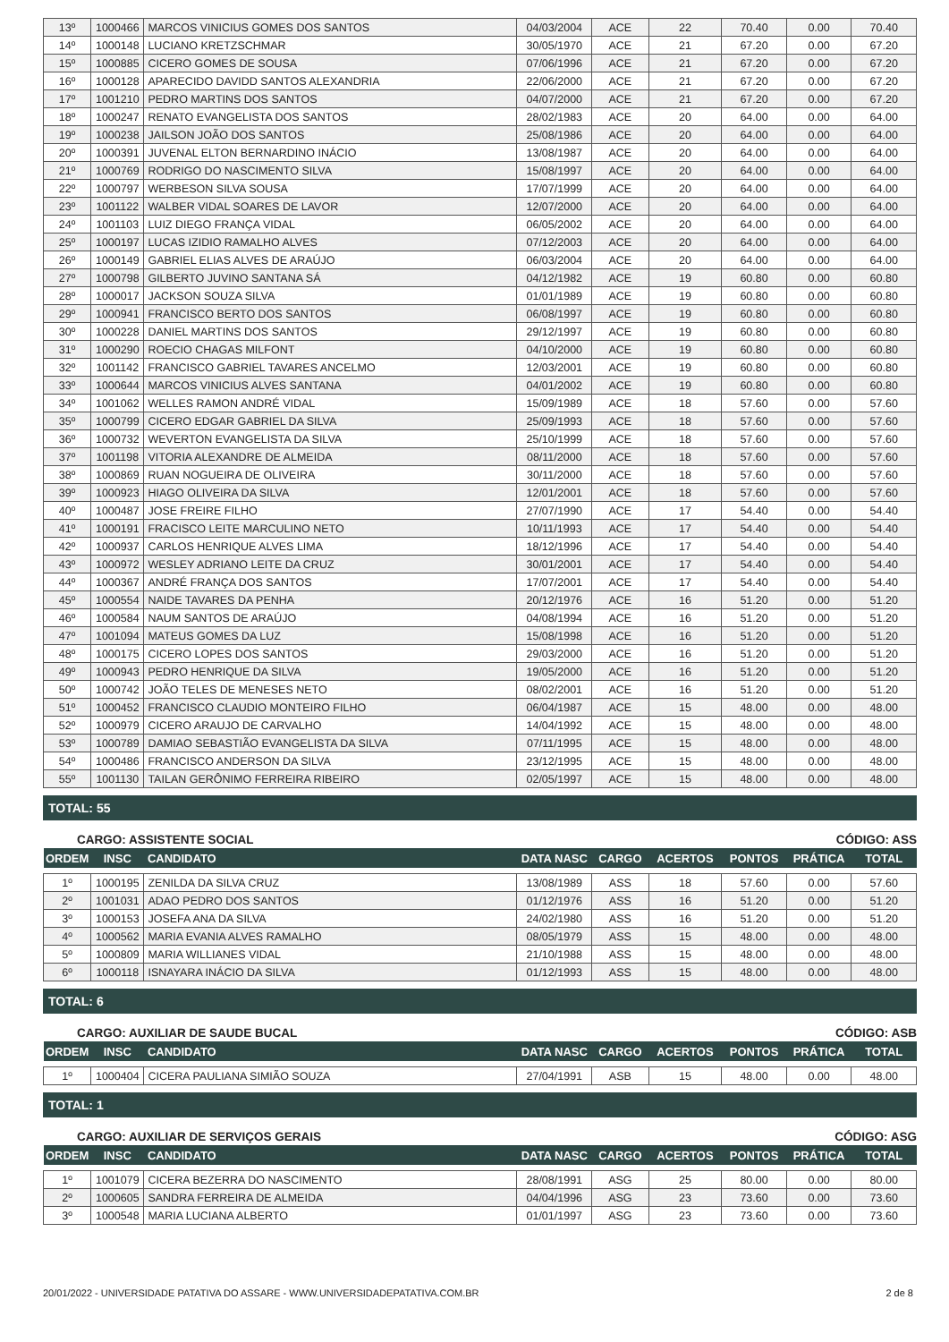| 13º | 1000466 | MARCOS VINICIUS GOMES DOS SANTOS | 04/03/2004 | ACE | 22 | 70.40 | 0.00 | 70.40 |
| 14º | 1000148 | LUCIANO KRETZSCHMAR | 30/05/1970 | ACE | 21 | 67.20 | 0.00 | 67.20 |
| 15º | 1000885 | CICERO GOMES DE SOUSA | 07/06/1996 | ACE | 21 | 67.20 | 0.00 | 67.20 |
| 16º | 1000128 | APARECIDO DAVIDD SANTOS ALEXANDRIA | 22/06/2000 | ACE | 21 | 67.20 | 0.00 | 67.20 |
| 17º | 1001210 | PEDRO MARTINS DOS SANTOS | 04/07/2000 | ACE | 21 | 67.20 | 0.00 | 67.20 |
| 18º | 1000247 | RENATO EVANGELISTA DOS SANTOS | 28/02/1983 | ACE | 20 | 64.00 | 0.00 | 64.00 |
| 19º | 1000238 | JAILSON JOÃO DOS SANTOS | 25/08/1986 | ACE | 20 | 64.00 | 0.00 | 64.00 |
| 20º | 1000391 | JUVENAL ELTON BERNARDINO INÁCIO | 13/08/1987 | ACE | 20 | 64.00 | 0.00 | 64.00 |
| 21º | 1000769 | RODRIGO DO NASCIMENTO SILVA | 15/08/1997 | ACE | 20 | 64.00 | 0.00 | 64.00 |
| 22º | 1000797 | WERBESON SILVA SOUSA | 17/07/1999 | ACE | 20 | 64.00 | 0.00 | 64.00 |
| 23º | 1001122 | WALBER VIDAL SOARES DE LAVOR | 12/07/2000 | ACE | 20 | 64.00 | 0.00 | 64.00 |
| 24º | 1001103 | LUIZ DIEGO FRANÇA VIDAL | 06/05/2002 | ACE | 20 | 64.00 | 0.00 | 64.00 |
| 25º | 1000197 | LUCAS IZIDIO RAMALHO ALVES | 07/12/2003 | ACE | 20 | 64.00 | 0.00 | 64.00 |
| 26º | 1000149 | GABRIEL ELIAS ALVES DE ARAÚJO | 06/03/2004 | ACE | 20 | 64.00 | 0.00 | 64.00 |
| 27º | 1000798 | GILBERTO JUVINO SANTANA SÁ | 04/12/1982 | ACE | 19 | 60.80 | 0.00 | 60.80 |
| 28º | 1000017 | JACKSON SOUZA SILVA | 01/01/1989 | ACE | 19 | 60.80 | 0.00 | 60.80 |
| 29º | 1000941 | FRANCISCO BERTO DOS SANTOS | 06/08/1997 | ACE | 19 | 60.80 | 0.00 | 60.80 |
| 30º | 1000228 | DANIEL MARTINS DOS SANTOS | 29/12/1997 | ACE | 19 | 60.80 | 0.00 | 60.80 |
| 31º | 1000290 | ROECIO CHAGAS MILFONT | 04/10/2000 | ACE | 19 | 60.80 | 0.00 | 60.80 |
| 32º | 1001142 | FRANCISCO GABRIEL TAVARES ANCELMO | 12/03/2001 | ACE | 19 | 60.80 | 0.00 | 60.80 |
| 33º | 1000644 | MARCOS VINICIUS ALVES SANTANA | 04/01/2002 | ACE | 19 | 60.80 | 0.00 | 60.80 |
| 34º | 1001062 | WELLES RAMON ANDRÉ VIDAL | 15/09/1989 | ACE | 18 | 57.60 | 0.00 | 57.60 |
| 35º | 1000799 | CICERO EDGAR GABRIEL DA SILVA | 25/09/1993 | ACE | 18 | 57.60 | 0.00 | 57.60 |
| 36º | 1000732 | WEVERTON EVANGELISTA DA SILVA | 25/10/1999 | ACE | 18 | 57.60 | 0.00 | 57.60 |
| 37º | 1001198 | VITORIA ALEXANDRE DE ALMEIDA | 08/11/2000 | ACE | 18 | 57.60 | 0.00 | 57.60 |
| 38º | 1000869 | RUAN NOGUEIRA DE OLIVEIRA | 30/11/2000 | ACE | 18 | 57.60 | 0.00 | 57.60 |
| 39º | 1000923 | HIAGO OLIVEIRA DA SILVA | 12/01/2001 | ACE | 18 | 57.60 | 0.00 | 57.60 |
| 40º | 1000487 | JOSE FREIRE FILHO | 27/07/1990 | ACE | 17 | 54.40 | 0.00 | 54.40 |
| 41º | 1000191 | FRACISCO LEITE MARCULINO NETO | 10/11/1993 | ACE | 17 | 54.40 | 0.00 | 54.40 |
| 42º | 1000937 | CARLOS HENRIQUE ALVES LIMA | 18/12/1996 | ACE | 17 | 54.40 | 0.00 | 54.40 |
| 43º | 1000972 | WESLEY ADRIANO LEITE DA CRUZ | 30/01/2001 | ACE | 17 | 54.40 | 0.00 | 54.40 |
| 44º | 1000367 | ANDRÉ FRANÇA DOS SANTOS | 17/07/2001 | ACE | 17 | 54.40 | 0.00 | 54.40 |
| 45º | 1000554 | NAIDE TAVARES DA PENHA | 20/12/1976 | ACE | 16 | 51.20 | 0.00 | 51.20 |
| 46º | 1000584 | NAUM SANTOS DE ARAÚJO | 04/08/1994 | ACE | 16 | 51.20 | 0.00 | 51.20 |
| 47º | 1001094 | MATEUS GOMES DA LUZ | 15/08/1998 | ACE | 16 | 51.20 | 0.00 | 51.20 |
| 48º | 1000175 | CICERO LOPES DOS SANTOS | 29/03/2000 | ACE | 16 | 51.20 | 0.00 | 51.20 |
| 49º | 1000943 | PEDRO HENRIQUE DA SILVA | 19/05/2000 | ACE | 16 | 51.20 | 0.00 | 51.20 |
| 50º | 1000742 | JOÃO TELES DE MENESES NETO | 08/02/2001 | ACE | 16 | 51.20 | 0.00 | 51.20 |
| 51º | 1000452 | FRANCISCO CLAUDIO MONTEIRO FILHO | 06/04/1987 | ACE | 15 | 48.00 | 0.00 | 48.00 |
| 52º | 1000979 | CICERO ARAUJO DE CARVALHO | 14/04/1992 | ACE | 15 | 48.00 | 0.00 | 48.00 |
| 53º | 1000789 | DAMIAO SEBASTIÃO EVANGELISTA DA SILVA | 07/11/1995 | ACE | 15 | 48.00 | 0.00 | 48.00 |
| 54º | 1000486 | FRANCISCO ANDERSON DA SILVA | 23/12/1995 | ACE | 15 | 48.00 | 0.00 | 48.00 |
| 55º | 1001130 | TAILAN GERÔNIMO FERREIRA RIBEIRO | 02/05/1997 | ACE | 15 | 48.00 | 0.00 | 48.00 |
TOTAL: 55
CARGO: ASSISTENTE SOCIAL CÓDIGO: ASS
| ORDEM | INSC | CANDIDATO | DATA NASC | CARGO | ACERTOS | PONTOS | PRÁTICA | TOTAL |
| --- | --- | --- | --- | --- | --- | --- | --- | --- |
| 1º | 1000195 | ZENILDA DA SILVA CRUZ | 13/08/1989 | ASS | 18 | 57.60 | 0.00 | 57.60 |
| 2º | 1001031 | ADAO PEDRO DOS SANTOS | 01/12/1976 | ASS | 16 | 51.20 | 0.00 | 51.20 |
| 3º | 1000153 | JOSEFA ANA DA SILVA | 24/02/1980 | ASS | 16 | 51.20 | 0.00 | 51.20 |
| 4º | 1000562 | MARIA EVANIA ALVES RAMALHO | 08/05/1979 | ASS | 15 | 48.00 | 0.00 | 48.00 |
| 5º | 1000809 | MARIA WILLIANES VIDAL | 21/10/1988 | ASS | 15 | 48.00 | 0.00 | 48.00 |
| 6º | 1000118 | ISNAYARA INÁCIO DA SILVA | 01/12/1993 | ASS | 15 | 48.00 | 0.00 | 48.00 |
TOTAL: 6
CARGO: AUXILIAR DE SAUDE BUCAL CÓDIGO: ASB
| ORDEM | INSC | CANDIDATO | DATA NASC | CARGO | ACERTOS | PONTOS | PRÁTICA | TOTAL |
| --- | --- | --- | --- | --- | --- | --- | --- | --- |
| 1º | 1000404 | CICERA PAULIANA SIMIÃO SOUZA | 27/04/1991 | ASB | 15 | 48.00 | 0.00 | 48.00 |
TOTAL: 1
CARGO: AUXILIAR DE SERVIÇOS GERAIS CÓDIGO: ASG
| ORDEM | INSC | CANDIDATO | DATA NASC | CARGO | ACERTOS | PONTOS | PRÁTICA | TOTAL |
| --- | --- | --- | --- | --- | --- | --- | --- | --- |
| 1º | 1001079 | CICERA BEZERRA DO NASCIMENTO | 28/08/1991 | ASG | 25 | 80.00 | 0.00 | 80.00 |
| 2º | 1000605 | SANDRA FERREIRA DE ALMEIDA | 04/04/1996 | ASG | 23 | 73.60 | 0.00 | 73.60 |
| 3º | 1000548 | MARIA LUCIANA ALBERTO | 01/01/1997 | ASG | 23 | 73.60 | 0.00 | 73.60 |
20/01/2022 - UNIVERSIDADE PATATIVA DO ASSARE - WWW.UNIVERSIDADEPATATIVA.COM.BR 2 de 8